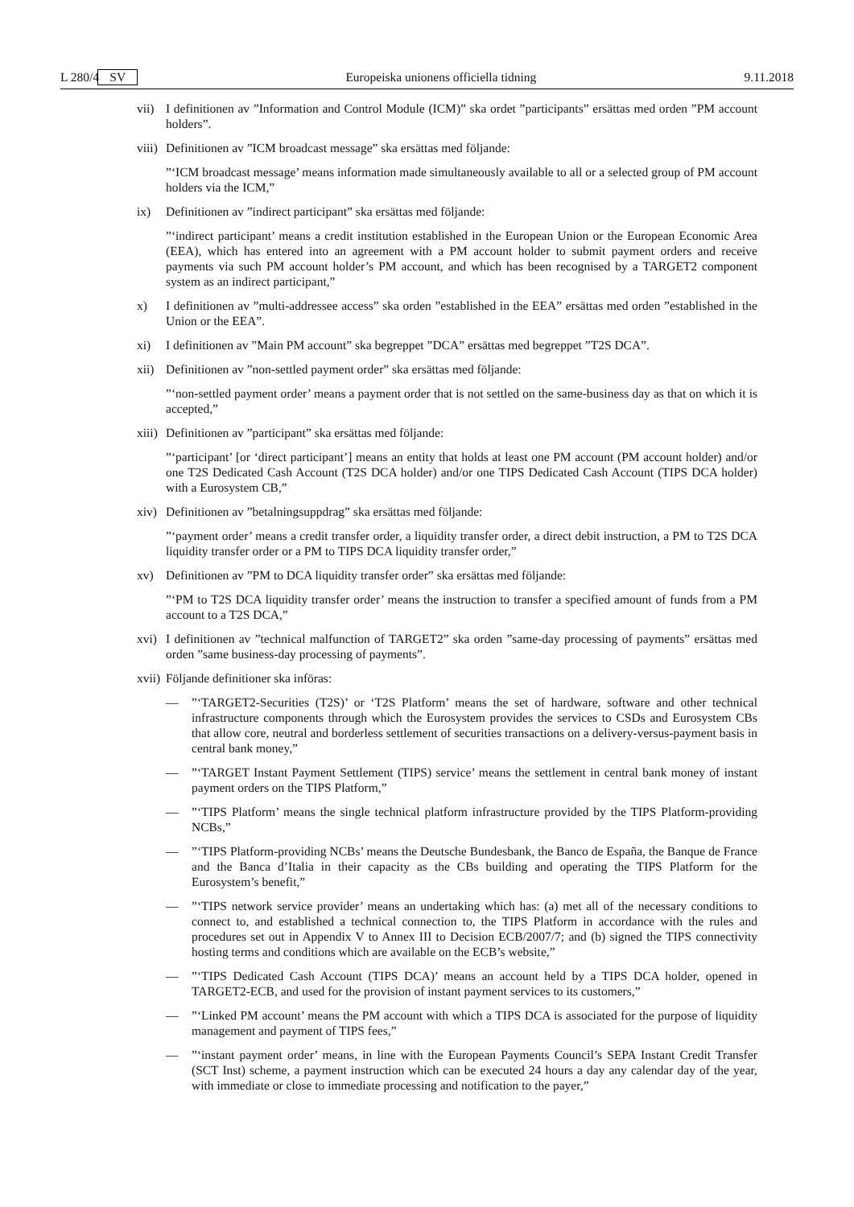L 280/4 SV Europeiska unionens officiella tidning 9.11.2018
vii) I definitionen av ”Information and Control Module (ICM)” ska ordet ”participants” ersättas med orden ”PM account holders”.
viii) Definitionen av ”ICM broadcast message” ska ersättas med följande:
”‘ICM broadcast message’ means information made simultaneously available to all or a selected group of PM account holders via the ICM,”
ix) Definitionen av ”indirect participant” ska ersättas med följande:
”‘indirect participant’ means a credit institution established in the European Union or the European Economic Area (EEA), which has entered into an agreement with a PM account holder to submit payment orders and receive payments via such PM account holder’s PM account, and which has been recognised by a TARGET2 component system as an indirect participant,”
x) I definitionen av ”multi-addressee access” ska orden ”established in the EEA” ersättas med orden ”established in the Union or the EEA”.
xi) I definitionen av ”Main PM account” ska begreppet ”DCA” ersättas med begreppet ”T2S DCA”.
xii) Definitionen av ”non-settled payment order” ska ersättas med följande:
”‘non-settled payment order’ means a payment order that is not settled on the same-business day as that on which it is accepted,”
xiii) Definitionen av ”participant” ska ersättas med följande:
”‘participant’ [or ‘direct participant’] means an entity that holds at least one PM account (PM account holder) and/or one T2S Dedicated Cash Account (T2S DCA holder) and/or one TIPS Dedicated Cash Account (TIPS DCA holder) with a Eurosystem CB,”
xiv) Definitionen av ”betalningsuppdrag” ska ersättas med följande:
”‘payment order’ means a credit transfer order, a liquidity transfer order, a direct debit instruction, a PM to T2S DCA liquidity transfer order or a PM to TIPS DCA liquidity transfer order,”
xv) Definitionen av ”PM to DCA liquidity transfer order” ska ersättas med följande:
”‘PM to T2S DCA liquidity transfer order’ means the instruction to transfer a specified amount of funds from a PM account to a T2S DCA,”
xvi) I definitionen av ”technical malfunction of TARGET2” ska orden ”same-day processing of payments” ersättas med orden ”same business-day processing of payments”.
xvii) Följande definitioner ska införas:
—”‘TARGET2-Securities (T2S)’ or ‘T2S Platform’ means the set of hardware, software and other technical infrastructure components through which the Eurosystem provides the services to CSDs and Eurosystem CBs that allow core, neutral and borderless settlement of securities transactions on a delivery-versus-payment basis in central bank money,”
—”‘TARGET Instant Payment Settlement (TIPS) service’ means the settlement in central bank money of instant payment orders on the TIPS Platform,”
—”‘TIPS Platform’ means the single technical platform infrastructure provided by the TIPS Platform-providing NCBs,”
—”‘TIPS Platform-providing NCBs’ means the Deutsche Bundesbank, the Banco de España, the Banque de France and the Banca d’Italia in their capacity as the CBs building and operating the TIPS Platform for the Eurosystem’s benefit,”
—”‘TIPS network service provider’ means an undertaking which has: (a) met all of the necessary conditions to connect to, and established a technical connection to, the TIPS Platform in accordance with the rules and procedures set out in Appendix V to Annex III to Decision ECB/2007/7; and (b) signed the TIPS connectivity hosting terms and conditions which are available on the ECB’s website,”
—”‘TIPS Dedicated Cash Account (TIPS DCA)’ means an account held by a TIPS DCA holder, opened in TARGET2-ECB, and used for the provision of instant payment services to its customers,”
—”‘Linked PM account’ means the PM account with which a TIPS DCA is associated for the purpose of liquidity management and payment of TIPS fees,”
—”‘instant payment order’ means, in line with the European Payments Council’s SEPA Instant Credit Transfer (SCT Inst) scheme, a payment instruction which can be executed 24 hours a day any calendar day of the year, with immediate or close to immediate processing and notification to the payer,”